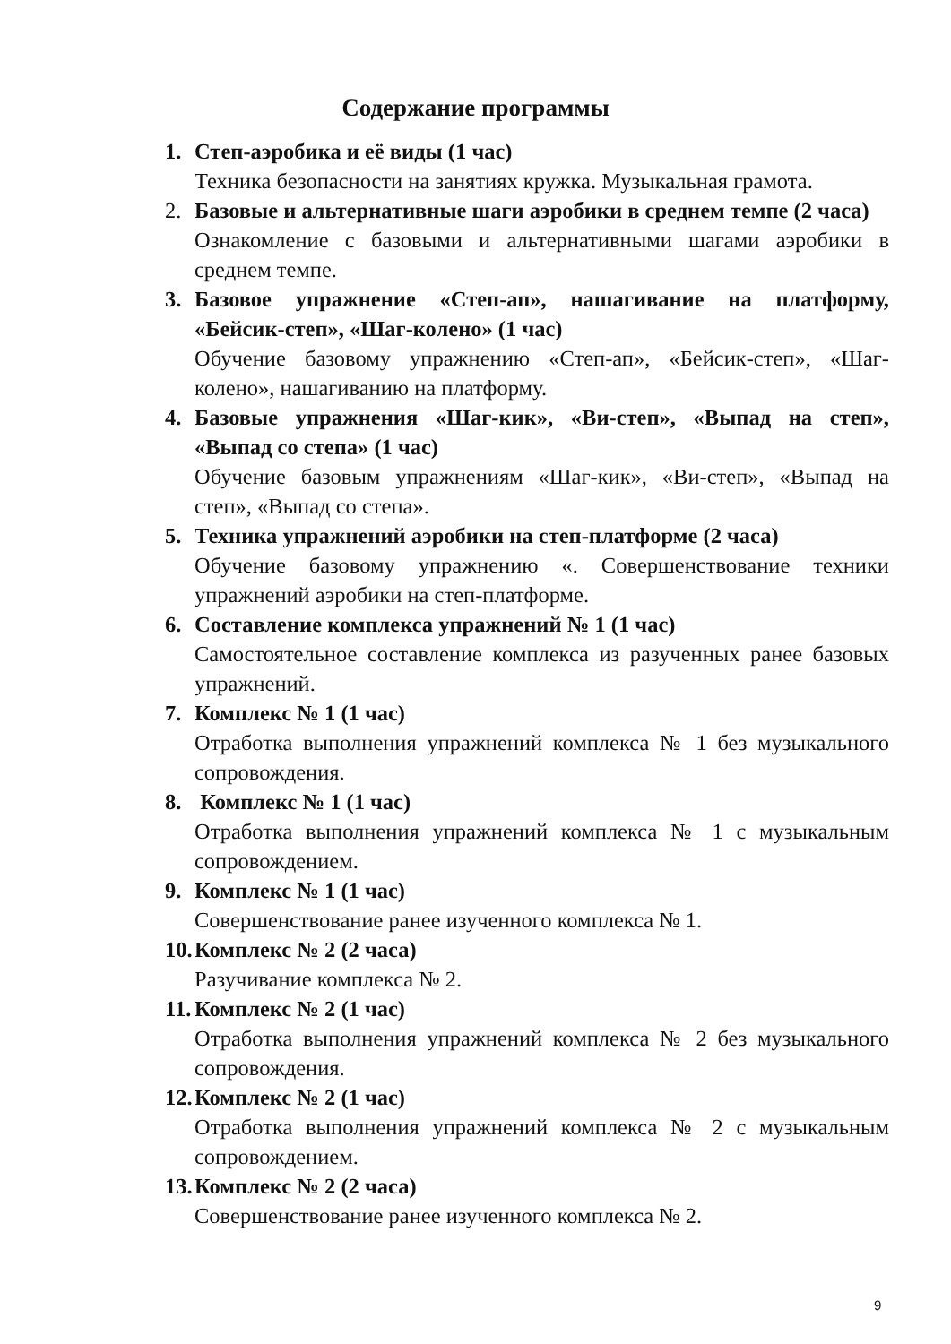Содержание программы
1. Степ-аэробика и её виды (1 час)
Техника безопасности на занятиях кружка. Музыкальная грамота.
2. Базовые и альтернативные шаги аэробики в среднем темпе (2 часа)
Ознакомление с базовыми и альтернативными шагами аэробики в среднем темпе.
3. Базовое упражнение «Степ-ап», нашагивание на платформу, «Бейсик-степ», «Шаг-колено» (1 час)
Обучение базовому упражнению «Степ-ап», «Бейсик-степ», «Шаг-колено», нашагиванию на платформу.
4. Базовые упражнения «Шаг-кик», «Ви-степ», «Выпад на степ», «Выпад со степа» (1 час)
Обучение базовым упражнениям «Шаг-кик», «Ви-степ», «Выпад на степ», «Выпад со степа».
5. Техника упражнений аэробики на степ-платформе (2 часа)
Обучение базовому упражнению «. Совершенствование техники упражнений аэробики на степ-платформе.
6. Составление комплекса упражнений № 1 (1 час)
Самостоятельное составление комплекса из разученных ранее базовых упражнений.
7. Комплекс № 1 (1 час)
Отработка выполнения упражнений комплекса № 1 без музыкального сопровождения.
8. Комплекс № 1 (1 час)
Отработка выполнения упражнений комплекса № 1 с музыкальным сопровождением.
9. Комплекс № 1 (1 час)
Совершенствование ранее изученного комплекса № 1.
10.
Комплекс № 2 (2 часа)
Разучивание комплекса № 2.
11.
Комплекс № 2 (1 час)
Отработка выполнения упражнений комплекса № 2 без музыкального сопровождения.
12.
Комплекс № 2 (1 час)
Отработка выполнения упражнений комплекса № 2 с музыкальным сопровождением.
13.
Комплекс № 2 (2 часа)
Совершенствование ранее изученного комплекса № 2.
9